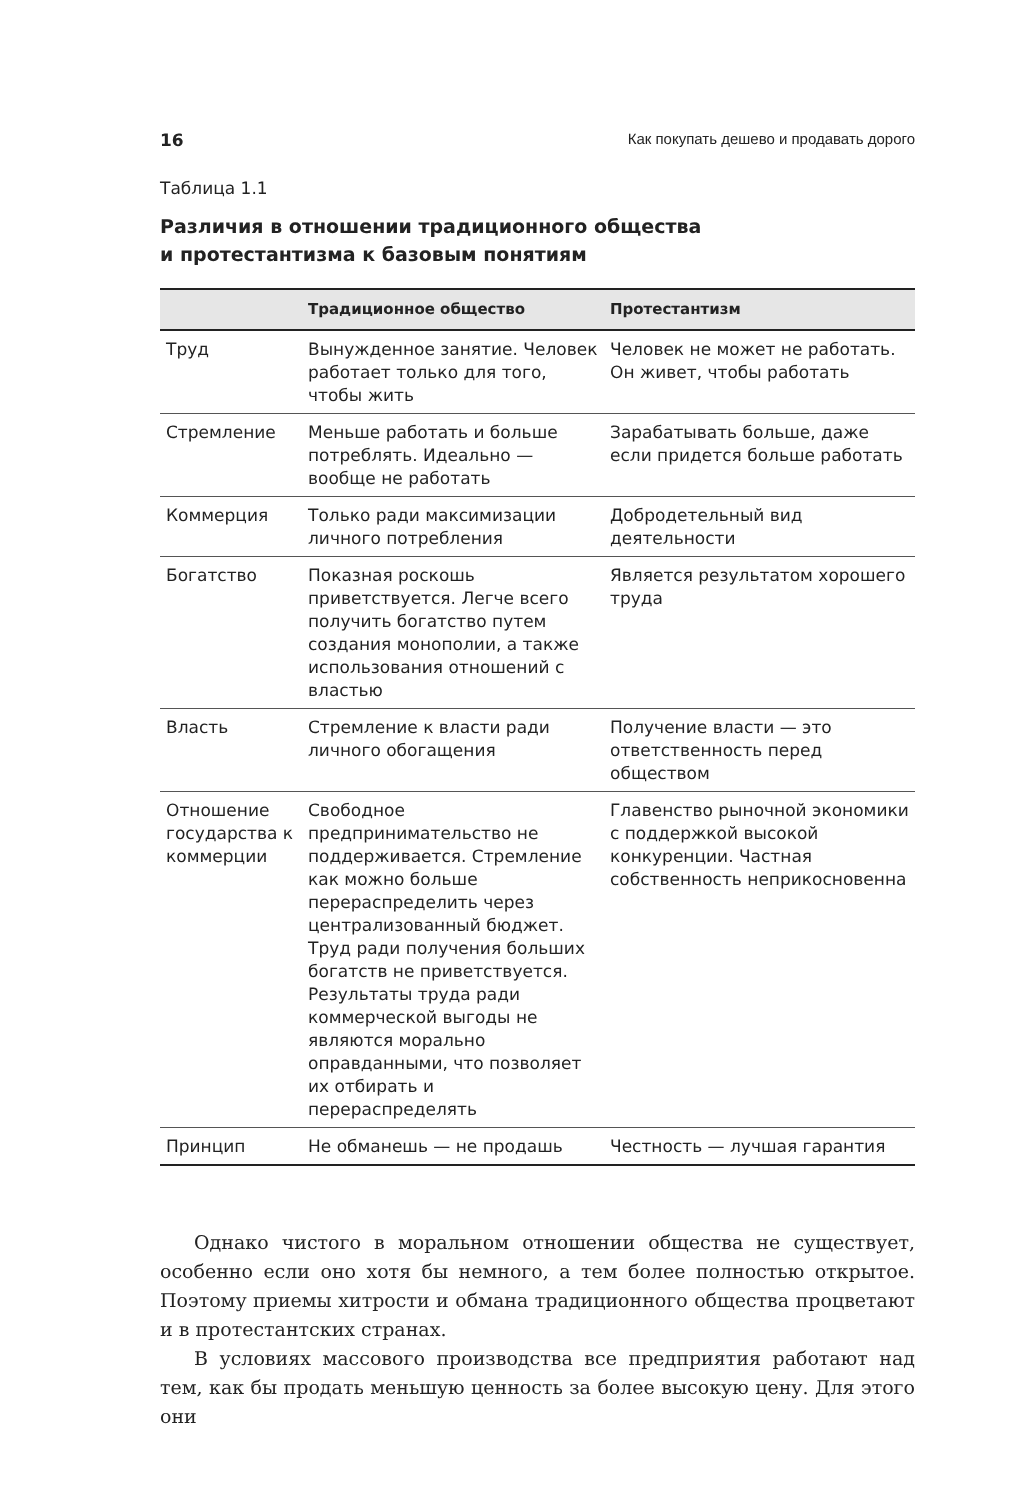16 Как покупать дешево и продавать дорого
Таблица 1.1
Различия в отношении традиционного общества
и протестантизма к базовым понятиям
| | Традиционное общество | Протестантизм |
| --- | --- | --- |
| Труд | Вынужденное занятие. Человек работает только для того, чтобы жить | Человек не может не работать. Он живет, чтобы работать |
| Стремление | Меньше работать и больше потреблять. Идеально — вообще не работать | Зарабатывать больше, даже если придется больше работать |
| Коммерция | Только ради максимизации личного потребления | Добродетельный вид деятельности |
| Богатство | Показная роскошь приветствуется. Легче всего получить богатство путем создания монополии, а также использования отношений с властью | Является результатом хорошего труда |
| Власть | Стремление к власти ради личного обогащения | Получение власти — это ответственность перед обществом |
| Отношение государства к коммерции | Свободное предпринимательство не поддерживается. Стремление как можно больше перераспределить через централизованный бюджет. Труд ради получения больших богатств не приветствуется. Результаты труда ради коммерческой выгоды не являются морально оправданными, что позволяет их отбирать и перераспределять | Главенство рыночной экономики с поддержкой высокой конкуренции. Частная собственность неприкосновенна |
| Принцип | Не обманешь — не продашь | Честность — лучшая гарантия |
Однако чистого в моральном отношении общества не существует, особенно если оно хотя бы немного, а тем более полностью открытое. Поэтому приемы хитрости и обмана традиционного общества процветают и в протестантских странах.
В условиях массового производства все предприятия работают над тем, как бы продать меньшую ценность за более высокую цену. Для этого они